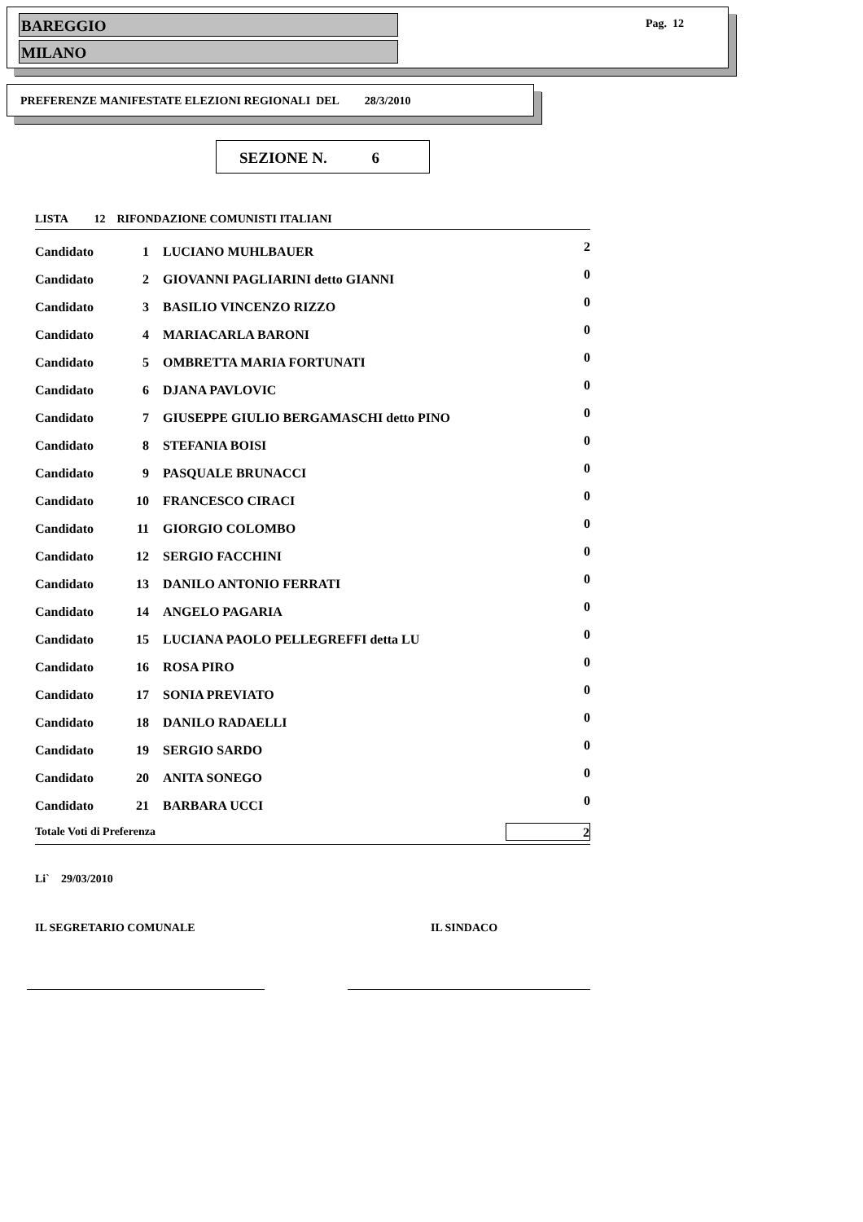BAREGGIO
MILANO
Pag. 12
PREFERENZE MANIFESTATE ELEZIONI REGIONALI DEL 28/3/2010
SEZIONE N. 6
LISTA 12 RIFONDAZIONE COMUNISTI ITALIANI
| Candidato | 1 | LUCIANO MUHLBAUER | 2 |
| Candidato | 2 | GIOVANNI PAGLIARINI detto GIANNI | 0 |
| Candidato | 3 | BASILIO VINCENZO RIZZO | 0 |
| Candidato | 4 | MARIACARLA BARONI | 0 |
| Candidato | 5 | OMBRETTA MARIA FORTUNATI | 0 |
| Candidato | 6 | DJANA PAVLOVIC | 0 |
| Candidato | 7 | GIUSEPPE GIULIO BERGAMASCHI detto PINO | 0 |
| Candidato | 8 | STEFANIA BOISI | 0 |
| Candidato | 9 | PASQUALE BRUNACCI | 0 |
| Candidato | 10 | FRANCESCO CIRACI | 0 |
| Candidato | 11 | GIORGIO COLOMBO | 0 |
| Candidato | 12 | SERGIO FACCHINI | 0 |
| Candidato | 13 | DANILO ANTONIO FERRATI | 0 |
| Candidato | 14 | ANGELO PAGARIA | 0 |
| Candidato | 15 | LUCIANA PAOLO PELLEGREFFI detta LU | 0 |
| Candidato | 16 | ROSA PIRO | 0 |
| Candidato | 17 | SONIA PREVIATO | 0 |
| Candidato | 18 | DANILO RADAELLI | 0 |
| Candidato | 19 | SERGIO SARDO | 0 |
| Candidato | 20 | ANITA SONEGO | 0 |
| Candidato | 21 | BARBARA UCCI | 0 |
| Totale Voti di Preferenza | | | 2 |
Li` 29/03/2010
IL SEGRETARIO COMUNALE IL SINDACO